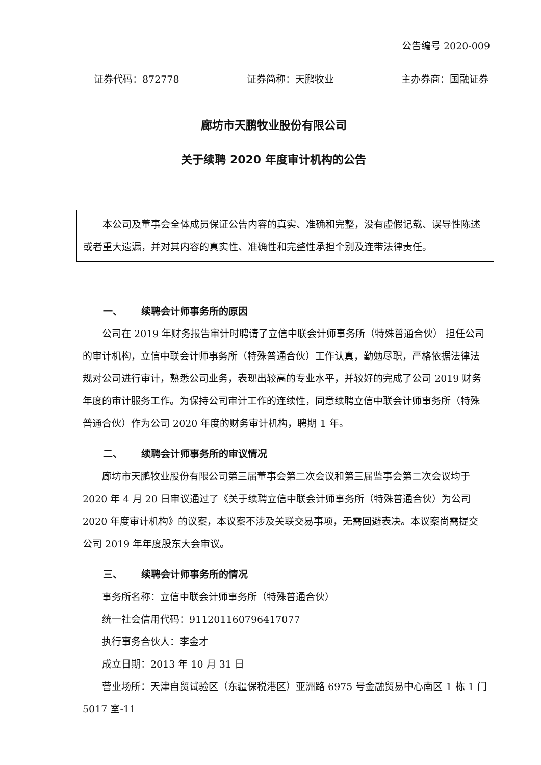公告编号 2020-009
证券代码：872778 证券简称：天鹏牧业 主办券商：国融证券
廊坊市天鹏牧业股份有限公司
关于续聘 2020 年度审计机构的公告
本公司及董事会全体成员保证公告内容的真实、准确和完整，没有虚假记载、误导性陈述或者重大遗漏，并对其内容的真实性、准确性和完整性承担个别及连带法律责任。
一、 续聘会计师事务所的原因
公司在 2019 年财务报告审计时聘请了立信中联会计师事务所（特殊普通合伙） 担任公司的审计机构，立信中联会计师事务所（特殊普通合伙）工作认真，勤勉尽职，严格依据法律法规对公司进行审计，熟悉公司业务，表现出较高的专业水平，并较好的完成了公司 2019 财务年度的审计服务工作。为保持公司审计工作的连续性，同意续聘立信中联会计师事务所（特殊普通合伙）作为公司 2020 年度的财务审计机构，聘期 1 年。
二、 续聘会计师事务所的审议情况
廊坊市天鹏牧业股份有限公司第三届董事会第二次会议和第三届监事会第二次会议均于 2020 年 4 月 20 日审议通过了《关于续聘立信中联会计师事务所（特殊普通合伙）为公司 2020 年度审计机构》的议案，本议案不涉及关联交易事项，无需回避表决。本议案尚需提交公司 2019 年年度股东大会审议。
三、 续聘会计师事务所的情况
事务所名称：立信中联会计师事务所（特殊普通合伙）
统一社会信用代码：911201160796417077
执行事务合伙人：李金才
成立日期：2013 年 10 月 31 日
营业场所：天津自贸试验区（东疆保税港区）亚洲路 6975 号金融贸易中心南区 1 栋 1 门 5017 室-11